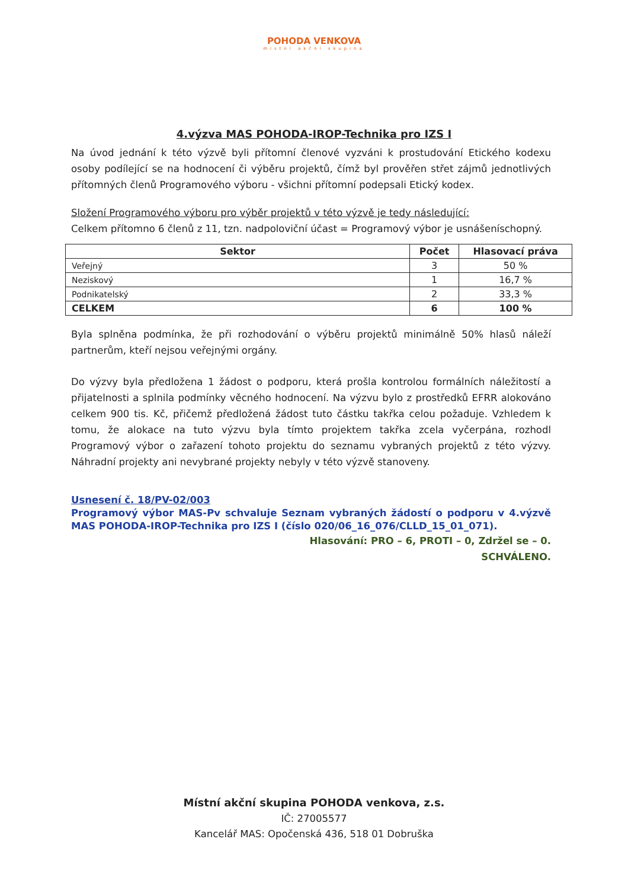POHODA VENKOVA
místní akční skupina
4.výzva MAS POHODA-IROP-Technika pro IZS I
Na úvod jednání k této výzvě byli přítomní členové vyzváni k prostudování Etického kodexu osoby podílející se na hodnocení či výběru projektů, čímž byl prověřen střet zájmů jednotlivých přítomných členů Programového výboru - všichni přítomní podepsali Etický kodex.
Složení Programového výboru pro výběr projektů v této výzvě je tedy následující:
Celkem přítomno 6 členů z 11, tzn. nadpoloviční účast = Programový výbor je usnášeníschopný.
| Sektor | Počet | Hlasovací práva |
| --- | --- | --- |
| Veřejný | 3 | 50 % |
| Neziskový | 1 | 16,7 % |
| Podnikatelský | 2 | 33,3 % |
| CELKEM | 6 | 100 % |
Byla splněna podmínka, že při rozhodování o výběru projektů minimálně 50% hlasů náleží partnerům, kteří nejsou veřejnými orgány.
Do výzvy byla předložena 1 žádost o podporu, která prošla kontrolou formálních náležitostí a přijatelnosti a splnila podmínky věcného hodnocení. Na výzvu bylo z prostředků EFRR alokováno celkem 900 tis. Kč, přičemž předložená žádost tuto částku takřka celou požaduje. Vzhledem k tomu, že alokace na tuto výzvu byla tímto projektem takřka zcela vyčerpána, rozhodl Programový výbor o zařazení tohoto projektu do seznamu vybraných projektů z této výzvy. Náhradní projekty ani nevybrané projekty nebyly v této výzvě stanoveny.
Usnesení č. 18/PV-02/003
Programový výbor MAS-Pv schvaluje Seznam vybraných žádostí o podporu v 4.výzvě MAS POHODA-IROP-Technika pro IZS I (číslo 020/06_16_076/CLLD_15_01_071).
Hlasování: PRO – 6, PROTI – 0, Zdržel se – 0.
SCHVÁLENO.
Místní akční skupina POHODA venkova, z.s.
IČ: 27005577
Kancelář MAS: Opočenská 436, 518 01 Dobruška